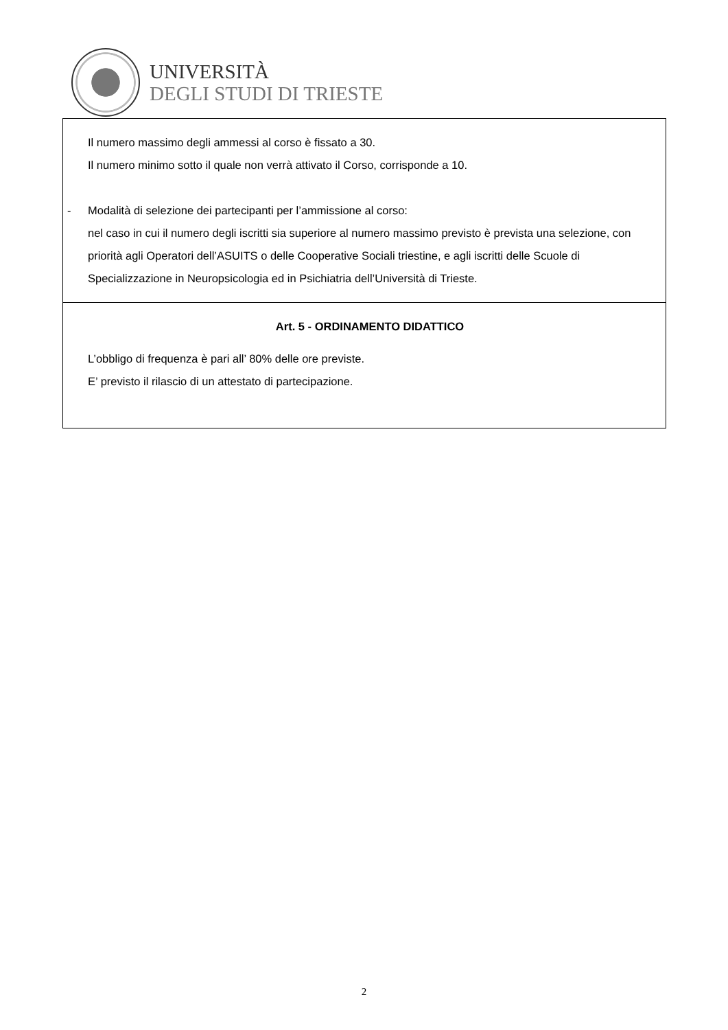UNIVERSITÀ
DEGLI STUDI DI TRIESTE
| Il numero massimo degli ammessi al corso è fissato a 30. Il numero minimo sotto il quale non verrà attivato il Corso, corrisponde a 10. - Modalità di selezione dei partecipanti per l’ammissione al corso: nel caso in cui il numero degli iscritti sia superiore al numero massimo previsto è prevista una selezione, con priorità agli Operatori dell’ASUITS o delle Cooperative Sociali triestine, e agli iscritti delle Scuole di Specializzazione in Neuropsicologia ed in Psichiatria dell’Università di Trieste. |
| Art. 5 - ORDINAMENTO DIDATTICO L’obbligo di frequenza è pari all’ 80% delle ore previste. E’ previsto il rilascio di un attestato di partecipazione. |
2